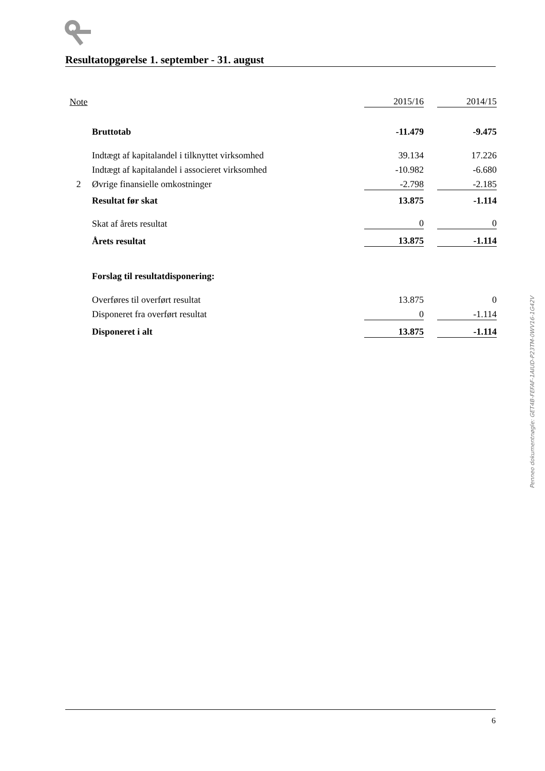Resultatopgørelse 1. september - 31. august
| Note | | 2015/16 | | 2014/15 |
| --- | --- | --- | --- | --- |
| | Bruttotab | -11.479 | | -9.475 |
| | Indtægt af kapitalandel i tilknyttet virksomhed | 39.134 | | 17.226 |
| | Indtægt af kapitalandel i associeret virksomhed | -10.982 | | -6.680 |
| 2 | Øvrige finansielle omkostninger | -2.798 | | -2.185 |
| | Resultat før skat | 13.875 | | -1.114 |
| | Skat af årets resultat | 0 | | 0 |
| | Årets resultat | 13.875 | | -1.114 |
| | Forslag til resultatdisponering: | | | |
| | Overføres til overført resultat | 13.875 | | 0 |
| | Disponeret fra overført resultat | 0 | | -1.114 |
| | Disponeret i alt | 13.875 | | -1.114 |
Penneo dokumentnøgle: GET4B-FEFAF-1AIUD-P23TM-0WV16-1G42V
6